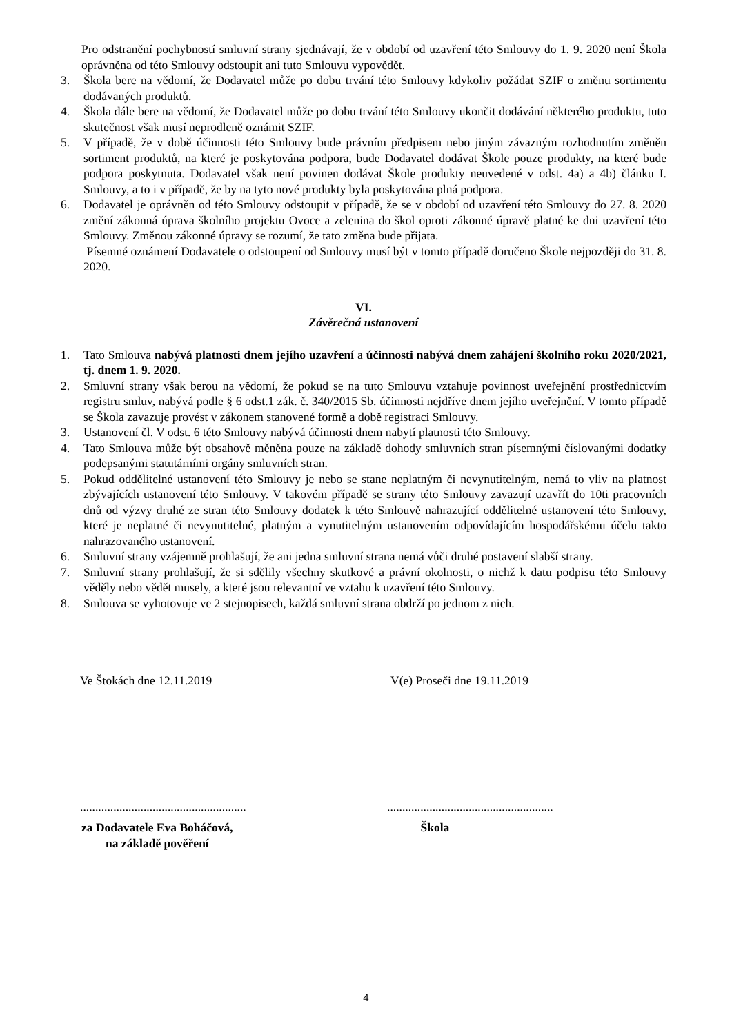Pro odstranění pochybností smluvní strany sjednávají, že v období od uzavření této Smlouvy do 1. 9. 2020 není Škola oprávněna od této Smlouvy odstoupit ani tuto Smlouvu vypovědět.
3. Škola bere na vědomí, že Dodavatel může po dobu trvání této Smlouvy kdykoliv požádat SZIF o změnu sortimentu dodávaných produktů.
4. Škola dále bere na vědomí, že Dodavatel může po dobu trvání této Smlouvy ukončit dodávání některého produktu, tuto skutečnost však musí neprodleně oznámit SZIF.
5. V případě, že v době účinnosti této Smlouvy bude právním předpisem nebo jiným závazným rozhodnutím změněn sortiment produktů, na které je poskytována podpora, bude Dodavatel dodávat Škole pouze produkty, na které bude podpora poskytnuta. Dodavatel však není povinen dodávat Škole produkty neuvedené v odst. 4a) a 4b) článku I. Smlouvy, a to i v případě, že by na tyto nové produkty byla poskytována plná podpora.
6. Dodavatel je oprávněn od této Smlouvy odstoupit v případě, že se v období od uzavření této Smlouvy do 27. 8. 2020 změní zákonná úprava školního projektu Ovoce a zelenina do škol oproti zákonné úpravě platné ke dni uzavření této Smlouvy. Změnou zákonné úpravy se rozumí, že tato změna bude přijata.
Písemné oznámení Dodavatele o odstoupení od Smlouvy musí být v tomto případě doručeno Škole nejpozději do 31. 8. 2020.
VI.
Závěrečná ustanovení
1. Tato Smlouva nabývá platnosti dnem jejího uzavření a účinnosti nabývá dnem zahájení školního roku 2020/2021, tj. dnem 1. 9. 2020.
2. Smluvní strany však berou na vědomí, že pokud se na tuto Smlouvu vztahuje povinnost uveřejnění prostřednictvím registru smluv, nabývá podle § 6 odst.1 zák. č. 340/2015 Sb. účinnosti nejdříve dnem jejího uveřejnění. V tomto případě se Škola zavazuje provést v zákonem stanovené formě a době registraci Smlouvy.
3. Ustanovení čl. V odst. 6 této Smlouvy nabývá účinnosti dnem nabytí platnosti této Smlouvy.
4. Tato Smlouva může být obsahově měněna pouze na základě dohody smluvních stran písemnými číslovanými dodatky podepsanými statutárními orgány smluvních stran.
5. Pokud oddělitelné ustanovení této Smlouvy je nebo se stane neplatným či nevynutitelným, nemá to vliv na platnost zbývajících ustanovení této Smlouvy. V takovém případě se strany této Smlouvy zavazují uzavřít do 10ti pracovních dnů od výzvy druhé ze stran této Smlouvy dodatek k této Smlouvě nahrazující oddělitelné ustanovení této Smlouvy, které je neplatné či nevynutitelné, platným a vynutitelným ustanovením odpovídajícím hospodářskému účelu takto nahrazovaného ustanovení.
6. Smluvní strany vzájemně prohlašují, že ani jedna smluvní strana nemá vůči druhé postavení slabší strany.
7. Smluvní strany prohlašují, že si sdělily všechny skutkové a právní okolnosti, o nichž k datu podpisu této Smlouvy věděly nebo vědět musely, a které jsou relevantní ve vztahu k uzavření této Smlouvy.
8. Smlouva se vyhotovuje ve 2 stejnopisech, každá smluvní strana obdrží po jednom z nich.
Ve Štokách dne 12.11.2019 V(e) Proseči dne 19.11.2019
.......................................................
.......................................................
za Dodavatele Eva Boháčová,
na základě pověření
Škola
4